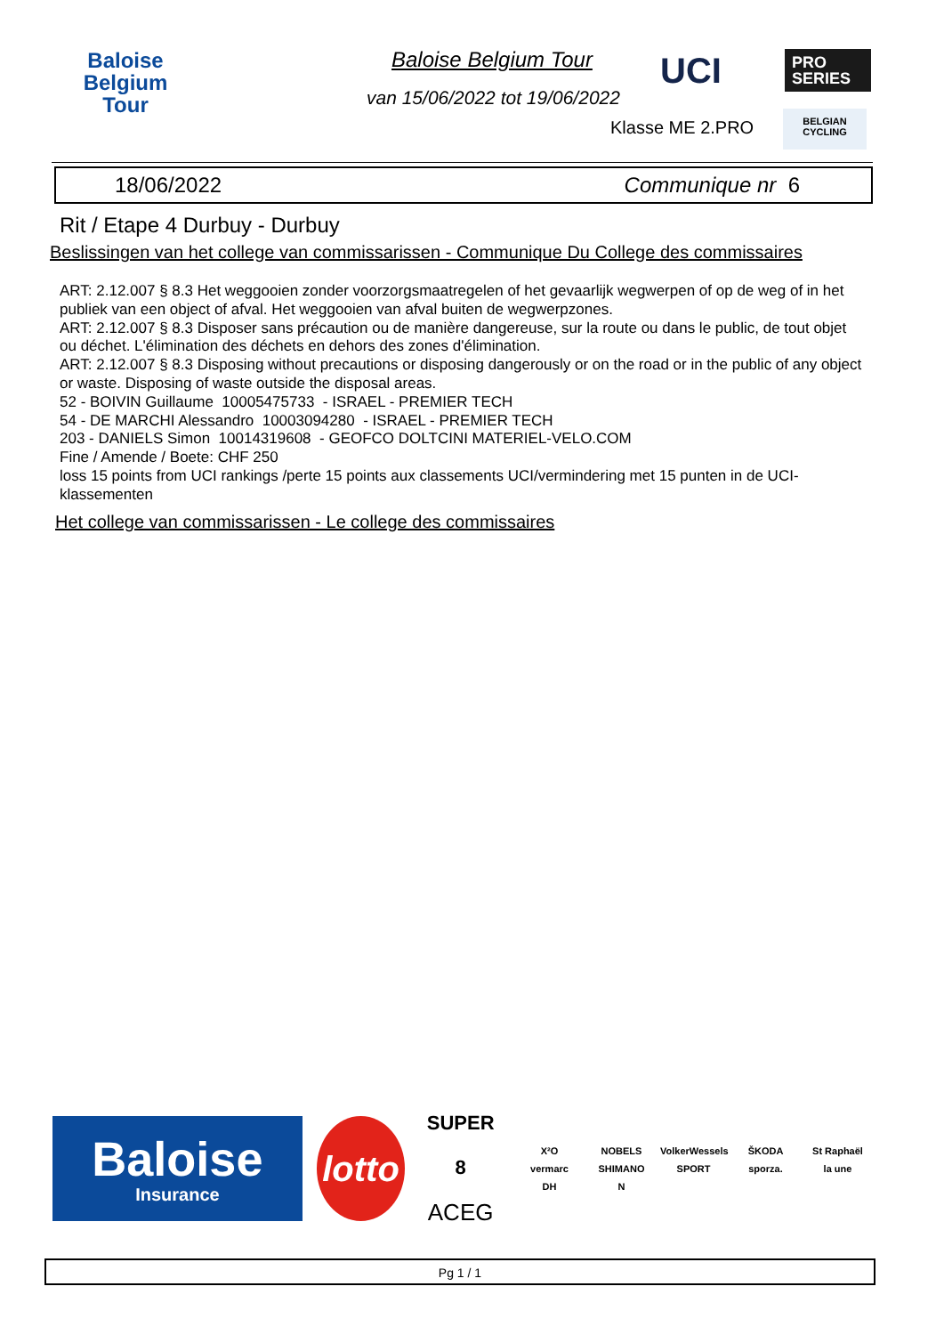Baloise
Belgium
Tour
Baloise Belgium Tour
UCI PRO
SERIES
van 15/06/2022 tot 19/06/2022
Klasse ME 2.PRO
BELGIAN
CYCLING
18/06/2022 Communique nr 6
Rit / Etape 4 Durbuy - Durbuy
Beslissingen van het college van commissarissen - Communique Du College des commissaires
ART: 2.12.007 § 8.3 Het weggooien zonder voorzorgsmaatregelen of het gevaarlijk wegwerpen of op de weg of in het publiek van een object of afval. Het weggooien van afval buiten de wegwerpzones.
ART: 2.12.007 § 8.3 Disposer sans précaution ou de manière dangereuse, sur la route ou dans le public, de tout objet ou déchet. L'élimination des déchets en dehors des zones d'élimination.
ART: 2.12.007 § 8.3 Disposing without precautions or disposing dangerously or on the road or in the public of any object or waste. Disposing of waste outside the disposal areas.
52 - BOIVIN Guillaume 10005475733 - ISRAEL - PREMIER TECH
54 - DE MARCHI Alessandro 10003094280 - ISRAEL - PREMIER TECH
203 - DANIELS Simon 10014319608 - GEOFCO DOLTCINI MATERIEL-VELO.COM
Fine / Amende / Boete: CHF 250
loss 15 points from UCI rankings /perte 15 points aux classements UCI/vermindering met 15 punten in de UCI-klassementen
Het college van commissarissen - Le college des commissaires
Baloise
Insurance
lotto
SUPER 8
ACEG
X²O NOBELS VolkerWessels ŠKODA St Raphaël vermarc SHIMANO SPORT sporza. la une DH N
Pg 1 / 1